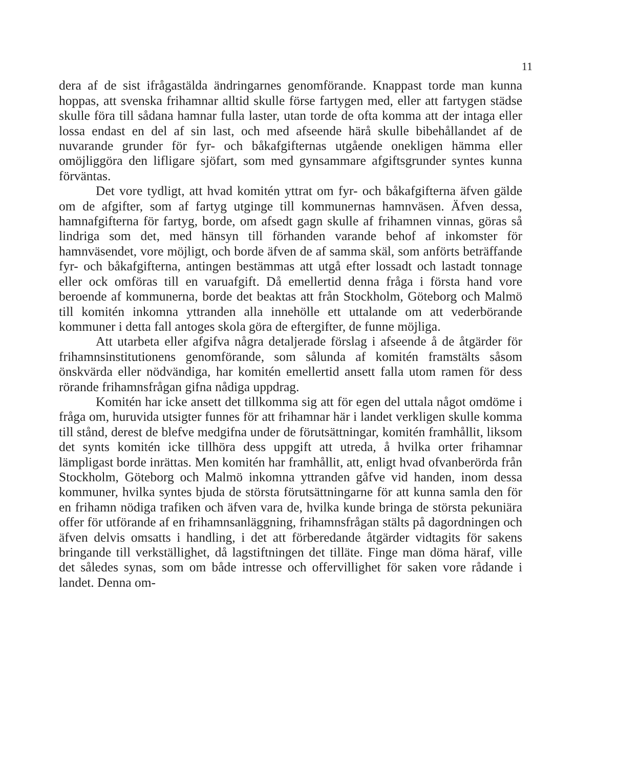11
dera af de sist ifrågastälda ändringarnes genomförande. Knappast torde man kunna hoppas, att svenska frihamnar alltid skulle förse fartygen med, eller att fartygen städse skulle föra till sådana hamnar fulla laster, utan torde de ofta komma att der intaga eller lossa endast en del af sin last, och med afseende härå skulle bibehållandet af de nuvarande grunder för fyr- och båkafgifternas utgående onekligen hämma eller omöjliggöra den lifligare sjöfart, som med gynsammare afgiftsgrunder syntes kunna förväntas.
Det vore tydligt, att hvad komitén yttrat om fyr- och båkafgifterna äfven gälde om de afgifter, som af fartyg utginge till kommunernas hamnväsen. Äfven dessa, hamnafgifterna för fartyg, borde, om afsedt gagn skulle af frihamnen vinnas, göras så lindriga som det, med hänsyn till förhanden varande behof af inkomster för hamnväsendet, vore möjligt, och borde äfven de af samma skäl, som anförts beträffande fyr- och båkafgifterna, antingen bestämmas att utgå efter lossadt och lastadt tonnage eller ock omföras till en varuafgift. Då emellertid denna fråga i första hand vore beroende af kommunerna, borde det beaktas att från Stockholm, Göteborg och Malmö till komitén inkomna yttranden alla innehölle ett uttalande om att vederbörande kommuner i detta fall antoges skola göra de eftergifter, de funne möjliga.
Att utarbeta eller afgifva några detaljerade förslag i afseende å de åtgärder för frihamnsinstitutionens genomförande, som sålunda af komitén framstälts såsom önskvärda eller nödvändiga, har komitén emellertid ansett falla utom ramen för dess rörande frihamnsfrågan gifna nådiga uppdrag.
Komitén har icke ansett det tillkomma sig att för egen del uttala något omdöme i fråga om, huruvida utsigter funnes för att frihamnar här i landet verkligen skulle komma till stånd, derest de blefve medgifna under de förutsättningar, komitén framhållit, liksom det synts komitén icke tillhöra dess uppgift att utreda, å hvilka orter frihamnar lämpligast borde inrättas. Men komitén har framhållit, att, enligt hvad ofvanberörda från Stockholm, Göteborg och Malmö inkomna yttranden gåfve vid handen, inom dessa kommuner, hvilka syntes bjuda de största förutsättningarne för att kunna samla den för en frihamn nödiga trafiken och äfven vara de, hvilka kunde bringa de största pekuniära offer för utförande af en frihamnsanläggning, frihamnsfrågan stälts på dagordningen och äfven delvis omsatts i handling, i det att förberedande åtgärder vidtagits för sakens bringande till verkställighet, då lagstiftningen det tilläte. Finge man döma häraf, ville det således synas, som om både intresse och offervillighet för saken vore rådande i landet. Denna om-